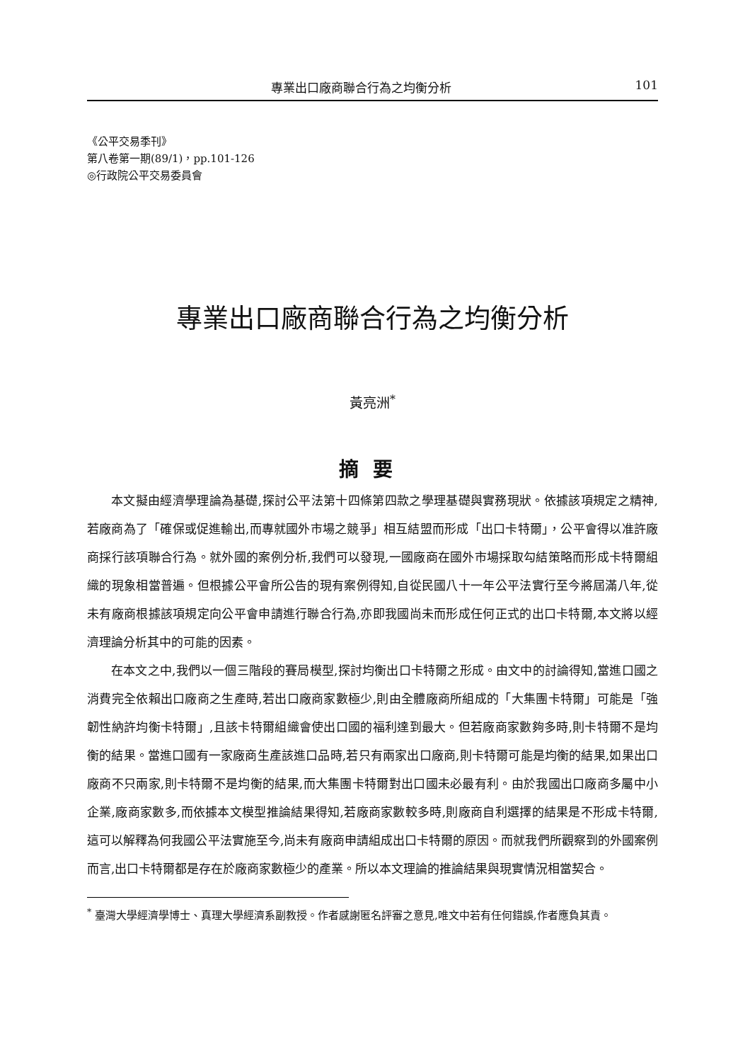專業出口廠商聯合行為之均衡分析 101
《公平交易季刊》
第八卷第一期(89/1)，pp.101-126
◎行政院公平交易委員會
專業出口廠商聯合行為之均衡分析
黃亮洲<sup>*</sup>
摘要
本文擬由經濟學理論為基礎,探討公平法第十四條第四款之學理基礎與實務現狀。依據該項規定之精神,若廠商為了「確保或促進輸出,而專就國外市場之競爭」相互結盟而形成「出口卡特爾」，公平會得以准許廠商採行該項聯合行為。就外國的案例分析,我們可以發現,一國廠商在國外市場採取勾結策略而形成卡特爾組織的現象相當普遍。但根據公平會所公告的現有案例得知,自從民國八十一年公平法實行至今將屆滿八年,從未有廠商根據該項規定向公平會申請進行聯合行為,亦即我國尚未而形成任何正式的出口卡特爾,本文將以經濟理論分析其中的可能的因素。
在本文之中,我們以一個三階段的賽局模型,探討均衡出口卡特爾之形成。由文中的討論得知,當進口國之消費完全依賴出口廠商之生產時,若出口廠商家數極少,則由全體廠商所組成的「大集團卡特爾」可能是「強韌性納許均衡卡特爾」,且該卡特爾組織會使出口國的福利達到最大。但若廠商家數夠多時,則卡特爾不是均衡的結果。當進口國有一家廠商生產該進口品時,若只有兩家出口廠商,則卡特爾可能是均衡的結果,如果出口廠商不只兩家,則卡特爾不是均衡的結果,而大集團卡特爾對出口國未必最有利。由於我國出口廠商多屬中小企業,廠商家數多,而依據本文模型推論結果得知,若廠商家數較多時,則廠商自利選擇的結果是不形成卡特爾,這可以解釋為何我國公平法實施至今,尚未有廠商申請組成出口卡特爾的原因。而就我們所觀察到的外國案例而言,出口卡特爾都是存在於廠商家數極少的產業。所以本文理論的推論結果與現實情況相當契合。
<sup>*</sup> 臺灣大學經濟學博士、真理大學經濟系副教授。作者感謝匿名評審之意見,唯文中若有任何錯誤,作者應負其責。